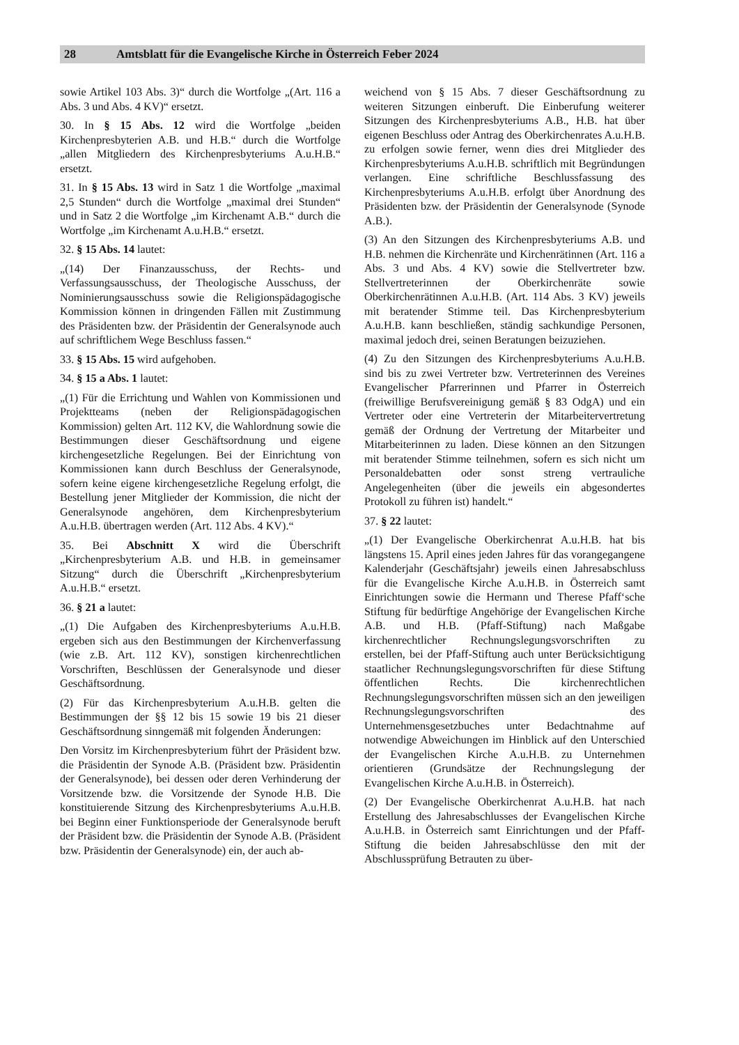28 Amtsblatt für die Evangelische Kirche in Österreich Feber 2024
sowie Artikel 103 Abs. 3)“ durch die Wortfolge „(Art. 116 a Abs. 3 und Abs. 4 KV)“ ersetzt.
30. In § 15 Abs. 12 wird die Wortfolge „beiden Kirchenpresbyterien A.B. und H.B.“ durch die Wortfolge „allen Mitgliedern des Kirchenpresbyteriums A.u.H.B.“ ersetzt.
31. In § 15 Abs. 13 wird in Satz 1 die Wortfolge „maximal 2,5 Stunden“ durch die Wortfolge „maximal drei Stunden“ und in Satz 2 die Wortfolge „im Kirchenamt A.B.“ durch die Wortfolge „im Kirchenamt A.u.H.B.“ ersetzt.
32. § 15 Abs. 14 lautet:
„(14) Der Finanzausschuss, der Rechts- und Verfassungsausschuss, der Theologische Ausschuss, der Nominierungsausschuss sowie die Religionspädagogische Kommission können in dringenden Fällen mit Zustimmung des Präsidenten bzw. der Präsidentin der Generalsynode auch auf schriftlichem Wege Beschluss fassen.“
33. § 15 Abs. 15 wird aufgehoben.
34. § 15 a Abs. 1 lautet:
„(1) Für die Errichtung und Wahlen von Kommissionen und Projektteams (neben der Religionspädagogischen Kommission) gelten Art. 112 KV, die Wahlordnung sowie die Bestimmungen dieser Geschäftsordnung und eigene kirchengesetzliche Regelungen. Bei der Einrichtung von Kommissionen kann durch Beschluss der Generalsynode, sofern keine eigene kirchengesetzliche Regelung erfolgt, die Bestellung jener Mitglieder der Kommission, die nicht der Generalsynode angehören, dem Kirchenpresbyterium A.u.H.B. übertragen werden (Art. 112 Abs. 4 KV).“
35. Bei Abschnitt X wird die Überschrift „Kirchenpresbyterium A.B. und H.B. in gemeinsamer Sitzung“ durch die Überschrift „Kirchenpresbyterium A.u.H.B.“ ersetzt.
36. § 21 a lautet:
„(1) Die Aufgaben des Kirchenpresbyteriums A.u.H.B. ergeben sich aus den Bestimmungen der Kirchenverfassung (wie z.B. Art. 112 KV), sonstigen kirchenrechtlichen Vorschriften, Beschlüssen der Generalsynode und dieser Geschäftsordnung.
(2) Für das Kirchenpresbyterium A.u.H.B. gelten die Bestimmungen der §§ 12 bis 15 sowie 19 bis 21 dieser Geschäftsordnung sinngemäß mit folgenden Änderungen:
Den Vorsitz im Kirchenpresbyterium führt der Präsident bzw. die Präsidentin der Synode A.B. (Präsident bzw. Präsidentin der Generalsynode), bei dessen oder deren Verhinderung der Vorsitzende bzw. die Vorsitzende der Synode H.B. Die konstituierende Sitzung des Kirchenpresbyteriums A.u.H.B. bei Beginn einer Funktionsperiode der Generalsynode beruft der Präsident bzw. die Präsidentin der Synode A.B. (Präsident bzw. Präsidentin der Generalsynode) ein, der auch ab-
weichend von § 15 Abs. 7 dieser Geschäftsordnung zu weiteren Sitzungen einberuft. Die Einberufung weiterer Sitzungen des Kirchenpresbyteriums A.B., H.B. hat über eigenen Beschluss oder Antrag des Oberkirchenrates A.u.H.B. zu erfolgen sowie ferner, wenn dies drei Mitglieder des Kirchenpresbyteriums A.u.H.B. schriftlich mit Begründungen verlangen. Eine schriftliche Beschlussfassung des Kirchenpresbyteriums A.u.H.B. erfolgt über Anordnung des Präsidenten bzw. der Präsidentin der Generalsynode (Synode A.B.).
(3) An den Sitzungen des Kirchenpresbyteriums A.B. und H.B. nehmen die Kirchenräte und Kirchenrätinnen (Art. 116 a Abs. 3 und Abs. 4 KV) sowie die Stellvertreter bzw. Stellvertreterinnen der Oberkirchenräte sowie Oberkirchenrätinnen A.u.H.B. (Art. 114 Abs. 3 KV) jeweils mit beratender Stimme teil. Das Kirchenpresbyterium A.u.H.B. kann beschließen, ständig sachkundige Personen, maximal jedoch drei, seinen Beratungen beizuziehen.
(4) Zu den Sitzungen des Kirchenpresbyteriums A.u.H.B. sind bis zu zwei Vertreter bzw. Vertreterinnen des Vereines Evangelischer Pfarrerinnen und Pfarrer in Österreich (freiwillige Berufsvereinigung gemäß § 83 OdgA) und ein Vertreter oder eine Vertreterin der Mitarbeitervertretung gemäß der Ordnung der Vertretung der Mitarbeiter und Mitarbeiterinnen zu laden. Diese können an den Sitzungen mit beratender Stimme teilnehmen, sofern es sich nicht um Personaldebatten oder sonst streng vertrauliche Angelegenheiten (über die jeweils ein abgesondertes Protokoll zu führen ist) handelt.“
37. § 22 lautet:
„(1) Der Evangelische Oberkirchenrat A.u.H.B. hat bis längstens 15. April eines jeden Jahres für das vorangegangene Kalenderjahr (Geschäftsjahr) jeweils einen Jahresabschluss für die Evangelische Kirche A.u.H.B. in Österreich samt Einrichtungen sowie die Hermann und Therese Pfaff‘sche Stiftung für bedürftige Angehörige der Evangelischen Kirche A.B. und H.B. (Pfaff-Stiftung) nach Maßgabe kirchenrechtlicher Rechnungslegungsvorschriften zu erstellen, bei der Pfaff-Stiftung auch unter Berücksichtigung staatlicher Rechnungslegungsvorschriften für diese Stiftung öffentlichen Rechts. Die kirchenrechtlichen Rechnungslegungsvorschriften müssen sich an den jeweiligen Rechnungslegungsvorschriften des Unternehmensgesetzbuches unter Bedachtnahme auf notwendige Abweichungen im Hinblick auf den Unterschied der Evangelischen Kirche A.u.H.B. zu Unternehmen orientieren (Grundsätze der Rechnungslegung der Evangelischen Kirche A.u.H.B. in Österreich).
(2) Der Evangelische Oberkirchenrat A.u.H.B. hat nach Erstellung des Jahresabschlusses der Evangelischen Kirche A.u.H.B. in Österreich samt Einrichtungen und der Pfaff-Stiftung die beiden Jahresabschlüsse den mit der Abschlussprüfung Betrauten zu über-